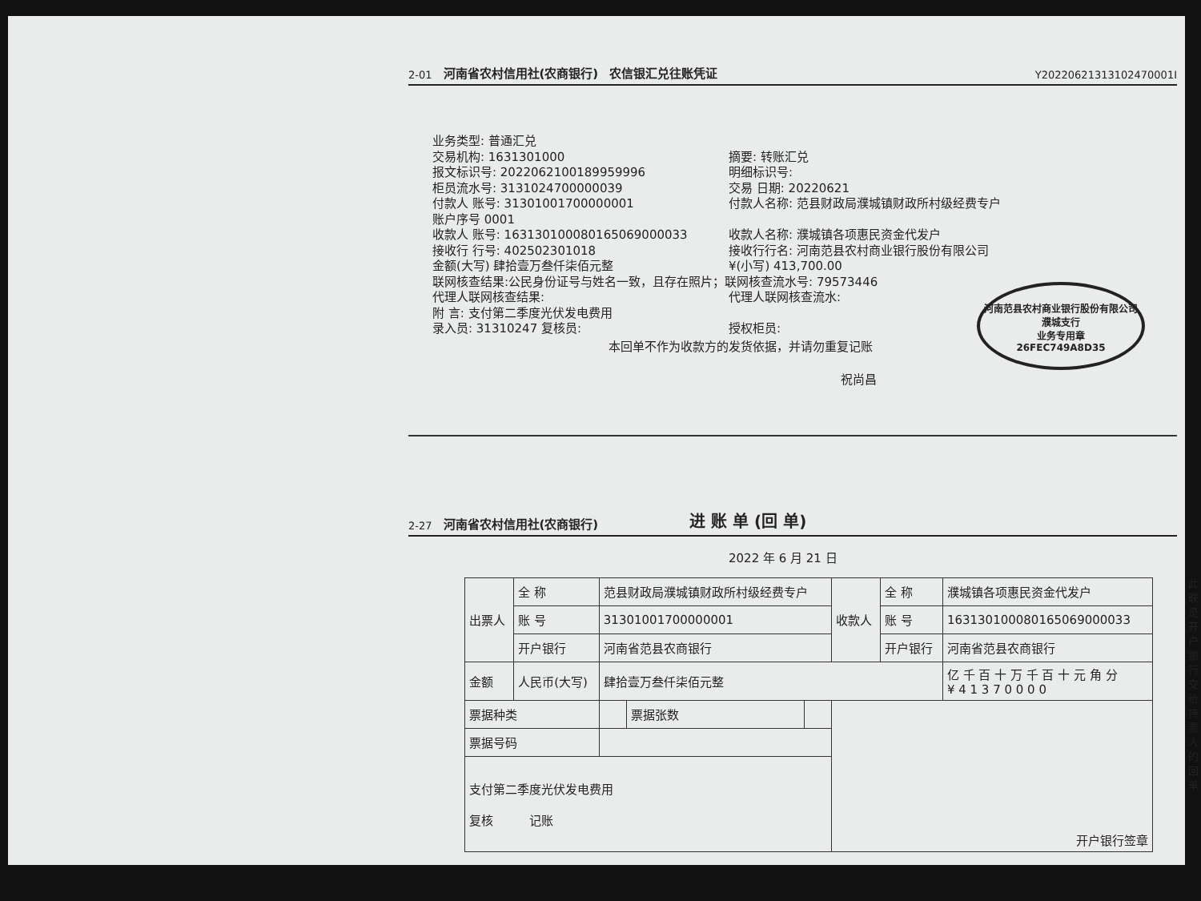2-01 河南省农村信用社(农商银行) 农信银汇兑往账凭证 Y20220621313102470001I
业务类型: 普通汇兑
交易机构: 1631301000
摘要: 转账汇兑
报文标识号: 2022062100189959996
明细标识号:
柜员流水号: 3131024700000039
交易 日期: 20220621
付款人 账号: 31301001700000001
付款人名称: 范县财政局濮城镇财政所村级经费专户
账户序号 0001
收款人 账号: 163130100080165069000033
收款人名称: 濮城镇各项惠民资金代发户
接收行 行号: 402502301018
接收行行名: 河南范县农村商业银行股份有限公司
金额(大写) 肆拾壹万叁仟柒佰元整
¥(小写) 413,700.00
联网核查结果:公民身份证号与姓名一致，且存在照片；联网核查流水号: 79573446
代理人联网核查结果:
代理人联网核查流水:
附 言: 支付第二季度光伏发电费用
录入员: 31310247 复核员:
授权柜员:
本回单不作为收款方的发货依据，并请勿重复记账
河南范县农村商业银行股份有限公司
濮城支行
业务专用章
26FEC749A8D35
祝尚昌
2-27 河南省农村信用社(农商银行) 进 账 单 (回 单)
2022 年 6 月 21 日
| 出票人 | 全 称 | 范县财政局濮城镇财政所村级经费专户 | | | 收款人 | 全 称 | 濮城镇各项惠民资金代发户 |
| | 账 号 | 31301001700000001 | | | | 账 号 | 163130100080165069000033 |
| | 开户银行 | 河南省范县农商银行 | | | | 开户银行 | 河南省范县农商银行 |
| 金额 | 人民币(大写) | 肆拾壹万叁仟柒佰元整 | | | | | 亿 千 百 十 万 千 百 十 元 角 分 ¥ 4 1 3 7 0 0 0 0 |
| 票据种类 | | | 票据张数 | | 开户银行签章 | | |
| 票据号码 | | | | | | | |
| 支付第二季度光伏发电费用 复核 记账 | | | | | | | |
此联是开户银行交给持票人的回单